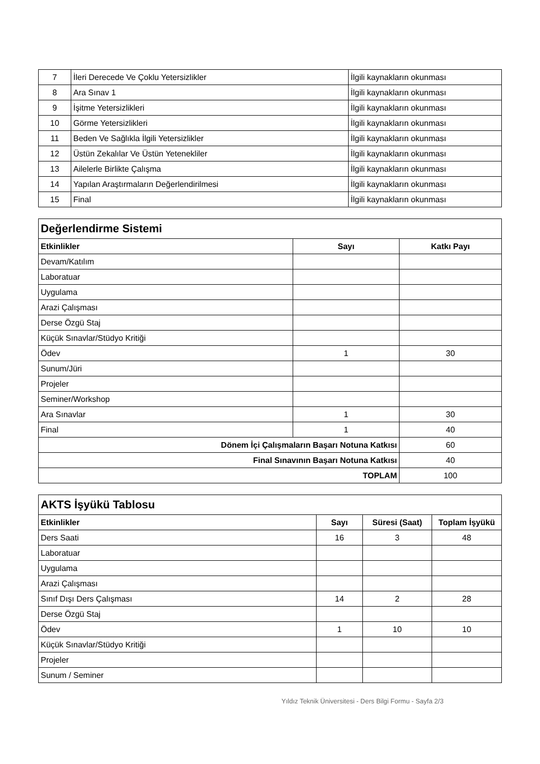| 7 | İleri Derecede Ve Çoklu Yetersizlikler | İlgili kaynakların okunması |
| 8 | Ara Sınav 1 | İlgili kaynakların okunması |
| 9 | İşitme Yetersizlikleri | İlgili kaynakların okunması |
| 10 | Görme Yetersizlikleri | İlgili kaynakların okunması |
| 11 | Beden Ve Sağlıkla İlgili Yetersizlikler | İlgili kaynakların okunması |
| 12 | Üstün Zekalılar Ve Üstün Yetenekliler | İlgili kaynakların okunması |
| 13 | Ailelerle Birlikte Çalışma | İlgili kaynakların okunması |
| 14 | Yapılan Araştırmaların Değerlendirilmesi | İlgili kaynakların okunması |
| 15 | Final | İlgili kaynakların okunması |
| Değerlendirme Sistemi | | |
| Etkinlikler | Sayı | Katkı Payı |
| Devam/Katılım | | |
| Laboratuar | | |
| Uygulama | | |
| Arazi Çalışması | | |
| Derse Özgü Staj | | |
| Küçük Sınavlar/Stüdyo Kritiği | | |
| Ödev | 1 | 30 |
| Sunum/Jüri | | |
| Projeler | | |
| Seminer/Workshop | | |
| Ara Sınavlar | 1 | 30 |
| Final | 1 | 40 |
| Dönem İçi Çalışmaların Başarı Notuna Katkısı | | 60 |
| Final Sınavının Başarı Notuna Katkısı | | 40 |
| TOPLAM | | 100 |
| AKTS İşyükü Tablosu | | | |
| Etkinlikler | Sayı | Süresi (Saat) | Toplam İşyükü |
| Ders Saati | 16 | 3 | 48 |
| Laboratuar | | | |
| Uygulama | | | |
| Arazi Çalışması | | | |
| Sınıf Dışı Ders Çalışması | 14 | 2 | 28 |
| Derse Özgü Staj | | | |
| Ödev | 1 | 10 | 10 |
| Küçük Sınavlar/Stüdyo Kritiği | | | |
| Projeler | | | |
| Sunum / Seminer | | | |
Yıldız Teknik Üniversitesi - Ders Bilgi Formu - Sayfa 2/3